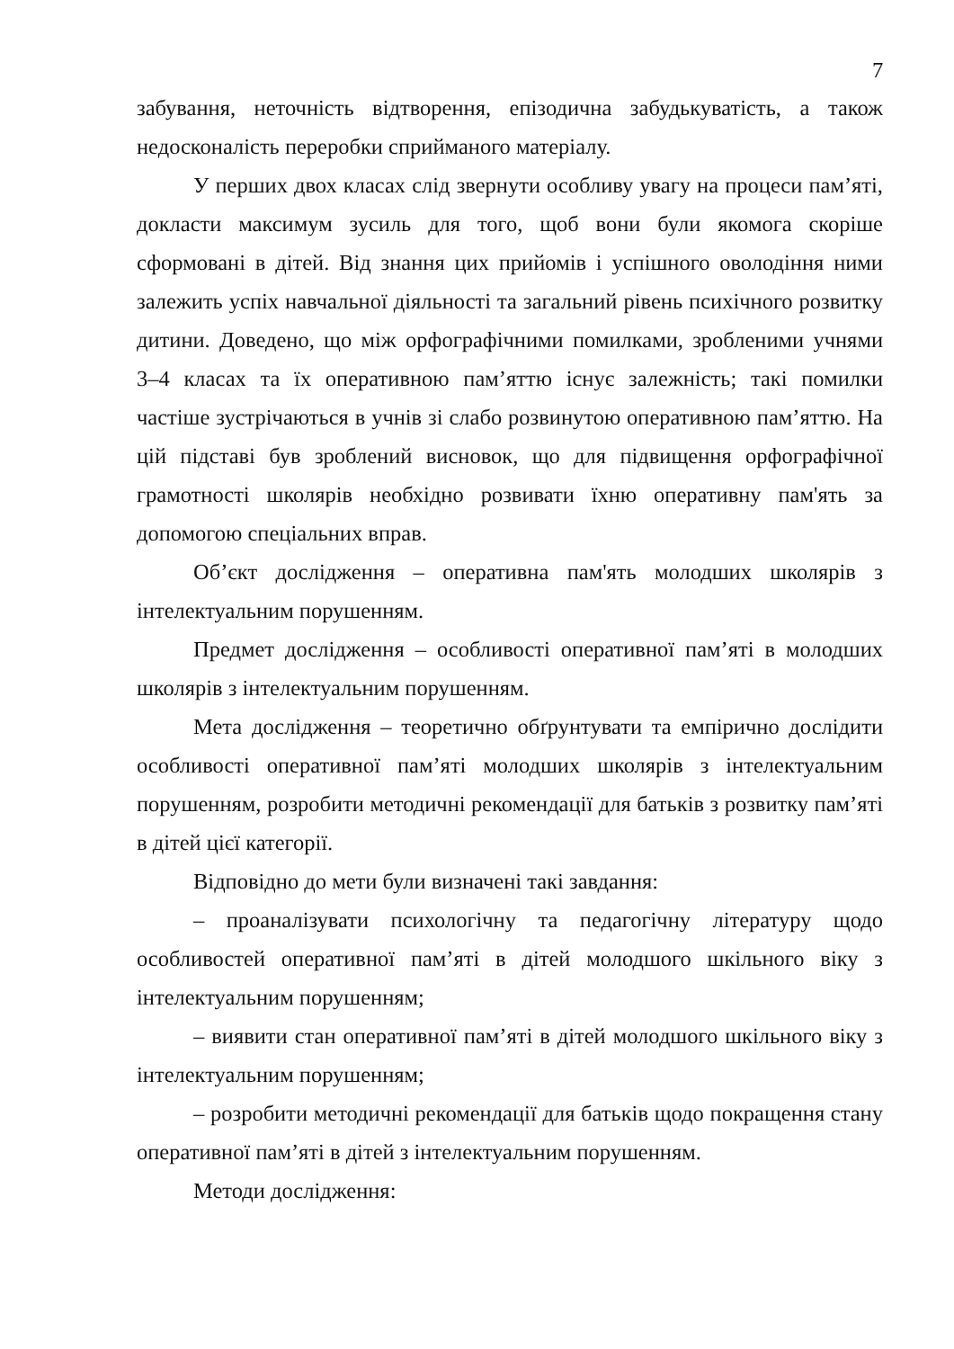7
забування, неточність відтворення, епізодична забудькуватість, а також недосконаліcть переробки сприйманого матеріалу.
У перших двох класах слід звернути особливу увагу на процеси пам’яті, докласти максимум зусиль для того, щоб вони були якомога скоріше сформовані в дітей. Від знання цих прийомів і успішного оволодіння ними залежить успіх навчальної діяльності та загальний рівень психічного розвитку дитини. Доведено, що між орфографічними помилками, зробленими учнями 3–4 класах та їх оперативною пам’яттю існує залежність; такі помилки частіше зустрічаються в учнів зі слабо розвинутою оперативною пам’яттю. На цій підставі був зроблений висновок, що для підвищення орфографічної грамотності школярів необхідно розвивати їхню оперативну пам'ять за допомогою спеціальних вправ.
Об’єкт дослідження – оперативна пам'ять молодших школярів з інтелектуальним порушенням.
Предмет дослідження – особливості оперативної пам’яті в молодших школярів з інтелектуальним порушенням.
Мета дослідження – теоретично обґрунтувати та емпірично дослідити особливості оперативної пам’яті молодших школярів з інтелектуальним порушенням, розробити методичні рекомендації для батьків з розвитку пам’яті в дітей цієї категорії.
Відповідно до мети були визначені такі завдання:
– проаналізувати психологічну та педагогічну літературу щодо особливостей оперативної пам’яті в дітей молодшого шкільного віку з інтелектуальним порушенням;
– виявити стан оперативної пам’яті в дітей молодшого шкільного віку з інтелектуальним порушенням;
– розробити методичні рекомендації для батьків щодо покращення стану оперативної пам’яті в дітей з інтелектуальним порушенням.
Методи дослідження: